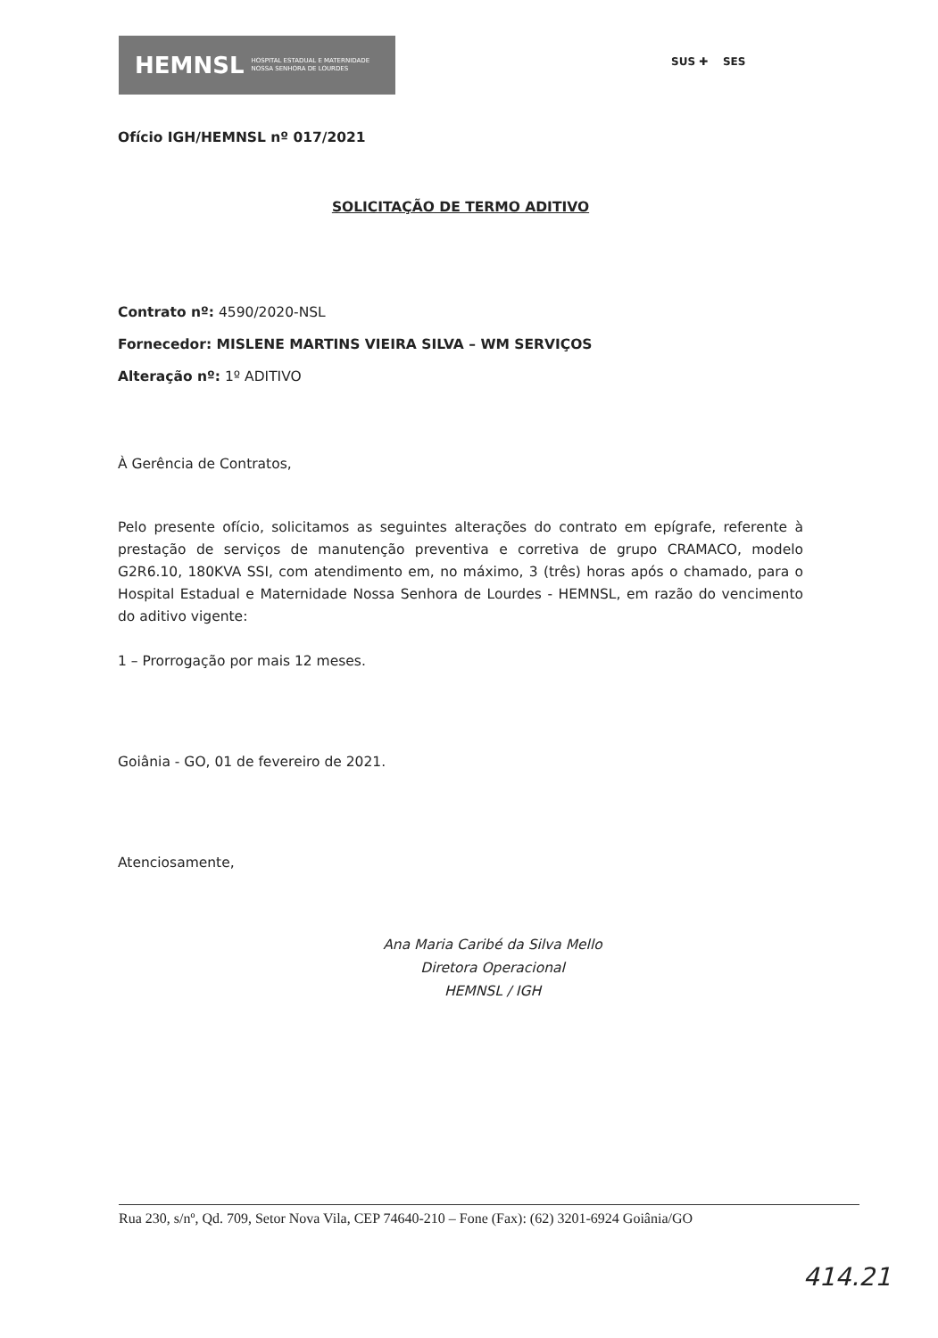HEMNSL HOSPITAL ESTADUAL E MATERNIDADE
NOSSA SENHORA DE LOURDES
SUS ✚ SES
Ofício IGH/HEMNSL nº 017/2021
SOLICITAÇÃO DE TERMO ADITIVO
Contrato nº: 4590/2020-NSL
Fornecedor: MISLENE MARTINS VIEIRA SILVA – WM SERVIÇOS
Alteração nº: 1º ADITIVO
À Gerência de Contratos,
Pelo presente ofício, solicitamos as seguintes alterações do contrato em epígrafe, referente à prestação de serviços de manutenção preventiva e corretiva de grupo CRAMACO, modelo G2R6.10, 180KVA SSI, com atendimento em, no máximo, 3 (três) horas após o chamado, para o Hospital Estadual e Maternidade Nossa Senhora de Lourdes - HEMNSL, em razão do vencimento do aditivo vigente:
1 – Prorrogação por mais 12 meses.
Goiânia - GO, 01 de fevereiro de 2021.
Atenciosamente,
Ana Maria Caribé da Silva Mello
Diretora Operacional
HEMNSL / IGH
Rua 230, s/nº, Qd. 709, Setor Nova Vila, CEP 74640-210 – Fone (Fax): (62) 3201-6924 Goiânia/GO
414.21